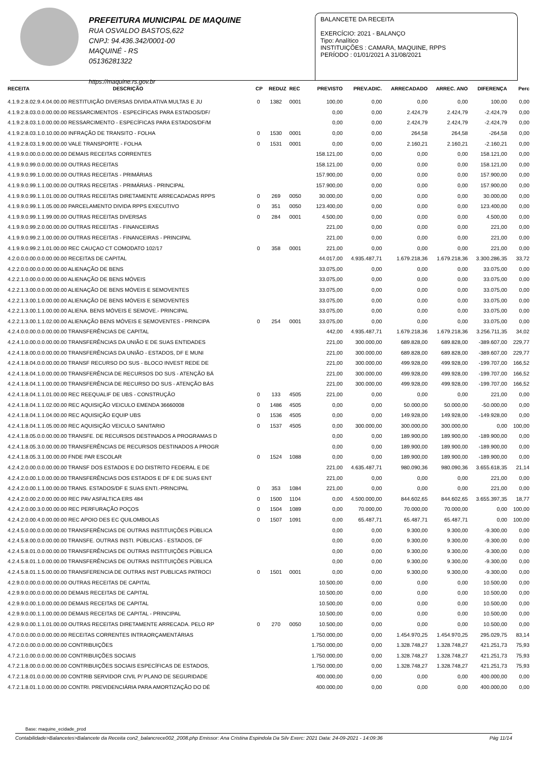PREFEITURA MUNICIPAL DE MAQUINE
RUA OSVALDO BASTOS,622
CNPJ: 94.436.342/0001-00
MAQUINÉ - RS
05136281322
https://maquine.rs.gov.br
BALANCETE DA RECEITA
EXERCÍCIO: 2021 - BALANÇO
Tipo: Analítico
INSTITUIÇÕES : CAMARA, MAQUINE, RPPS
PERÍODO : 01/01/2021 A 31/08/2021
| RECEITA | DESCRIÇÃO | CP | REDUZ | REC | PREVISTO | PREV.ADIC. | ARRECADADO | ARREC. ANO | DIFERENÇA | Perc |
| --- | --- | --- | --- | --- | --- | --- | --- | --- | --- | --- |
| 4.1.9.2.8.02.9.4.04.00.00 RESTITUIÇÃO DIVERSAS DIVIDA ATIVA MULTAS E JU | | 0 | 1382 | 0001 | 100,00 | 0,00 | 0,00 | 0,00 | 100,00 | 0,00 |
| 4.1.9.2.8.03.0.0.00.00.00 RESSARCIMENTOS - ESPECÍFICAS PARA ESTADOS/DF/ | | | | | 0,00 | 0,00 | 2.424,79 | 2.424,79 | -2.424,79 | 0,00 |
| 4.1.9.2.8.03.1.0.00.00.00 RESSARCIMENTO - ESPECÍFICAS PARA ESTADOS/DF/M | | | | | 0,00 | 0,00 | 2.424,79 | 2.424,79 | -2.424,79 | 0,00 |
| 4.1.9.2.8.03.1.0.10.00.00 INFRAÇÃO DE TRANSITO - FOLHA | | 0 | 1530 | 0001 | 0,00 | 0,00 | 264,58 | 264,58 | -264,58 | 0,00 |
| 4.1.9.2.8.03.1.9.00.00.00 VALE TRANSPORTE - FOLHA | | 0 | 1531 | 0001 | 0,00 | 0,00 | 2.160,21 | 2.160,21 | -2.160,21 | 0,00 |
| 4.1.9.9.0.00.0.0.00.00.00 DEMAIS RECEITAS CORRENTES | | | | | 158.121,00 | 0,00 | 0,00 | 0,00 | 158.121,00 | 0,00 |
| 4.1.9.9.0.99.0.0.00.00.00 OUTRAS RECEITAS | | | | | 158.121,00 | 0,00 | 0,00 | 0,00 | 158.121,00 | 0,00 |
| 4.1.9.9.0.99.1.0.00.00.00 OUTRAS RECEITAS - PRIMÁRIAS | | | | | 157.900,00 | 0,00 | 0,00 | 0,00 | 157.900,00 | 0,00 |
| 4.1.9.9.0.99.1.1.00.00.00 OUTRAS RECEITAS - PRIMÁRIAS - PRINCIPAL | | | | | 157.900,00 | 0,00 | 0,00 | 0,00 | 157.900,00 | 0,00 |
| 4.1.9.9.0.99.1.1.01.00.00 OUTRAS RECEITAS DIRETAMENTE ARRECADADAS RPPS | | 0 | 269 | 0050 | 30.000,00 | 0,00 | 0,00 | 0,00 | 30.000,00 | 0,00 |
| 4.1.9.9.0.99.1.1.05.00.00 PARCELAMENTO DIVIDA RPPS EXECUTIVO | | 0 | 351 | 0050 | 123.400,00 | 0,00 | 0,00 | 0,00 | 123.400,00 | 0,00 |
| 4.1.9.9.0.99.1.1.99.00.00 OUTRAS RECEITAS DIVERSAS | | 0 | 284 | 0001 | 4.500,00 | 0,00 | 0,00 | 0,00 | 4.500,00 | 0,00 |
| 4.1.9.9.0.99.2.0.00.00.00 OUTRAS RECEITAS - FINANCEIRAS | | | | | 221,00 | 0,00 | 0,00 | 0,00 | 221,00 | 0,00 |
| 4.1.9.9.0.99.2.1.00.00.00 OUTRAS RECEITAS - FINANCEIRAS - PRINCIPAL | | | | | 221,00 | 0,00 | 0,00 | 0,00 | 221,00 | 0,00 |
| 4.1.9.9.0.99.2.1.01.00.00 REC CAUÇAO CT COMODATO 102/17 | | 0 | 358 | 0001 | 221,00 | 0,00 | 0,00 | 0,00 | 221,00 | 0,00 |
| 4.2.0.0.0.00.0.0.00.00.00 RECEITAS DE CAPITAL | | | | | 44.017,00 | 4.935.487,71 | 1.679.218,36 | 1.679.218,36 | 3.300.286,35 | 33,72 |
| 4.2.2.0.0.00.0.0.00.00.00 ALIENAÇÃO DE BENS | | | | | 33.075,00 | 0,00 | 0,00 | 0,00 | 33.075,00 | 0,00 |
| 4.2.2.1.0.00.0.0.00.00.00 ALIENAÇÃO DE BENS MÓVEIS | | | | | 33.075,00 | 0,00 | 0,00 | 0,00 | 33.075,00 | 0,00 |
| 4.2.2.1.3.00.0.0.00.00.00 ALIENAÇÃO DE BENS MÓVEIS E SEMOVENTES | | | | | 33.075,00 | 0,00 | 0,00 | 0,00 | 33.075,00 | 0,00 |
| 4.2.2.1.3.00.1.0.00.00.00 ALIENAÇÃO DE BENS MÓVEIS E SEMOVENTES | | | | | 33.075,00 | 0,00 | 0,00 | 0,00 | 33.075,00 | 0,00 |
| 4.2.2.1.3.00.1.1.00.00.00 ALIENA. BENS MÓVEIS E SEMOVE.- PRINCIPAL | | | | | 33.075,00 | 0,00 | 0,00 | 0,00 | 33.075,00 | 0,00 |
| 4.2.2.1.3.00.1.1.02.00.00 ALIENAÇÃO BENS MÓVEIS E SEMOVENTES - PRINCIPA | | 0 | 254 | 0001 | 33.075,00 | 0,00 | 0,00 | 0,00 | 33.075,00 | 0,00 |
| 4.2.4.0.0.00.0.0.00.00.00 TRANSFERÊNCIAS DE CAPITAL | | | | | 442,00 | 4.935.487,71 | 1.679.218,36 | 1.679.218,36 | 3.256.711,35 | 34,02 |
| 4.2.4.1.0.00.0.0.00.00.00 TRANSFERÊNCIAS DA UNIÃO E DE SUAS ENTIDADES | | | | | 221,00 | 300.000,00 | 689.828,00 | 689.828,00 | -389.607,00 | 229,77 |
| 4.2.4.1.8.00.0.0.00.00.00 TRANSFERÊNCIAS DA UNIÃO - ESTADOS, DF E MUNI | | | | | 221,00 | 300.000,00 | 689.828,00 | 689.828,00 | -389.607,00 | 229,77 |
| 4.2.4.1.8.04.0.0.00.00.00 TRANSF RECURSO DO SUS - BLOCO INVEST REDE DE | | | | | 221,00 | 300.000,00 | 499.928,00 | 499.928,00 | -199.707,00 | 166,52 |
| 4.2.4.1.8.04.1.0.00.00.00 TRANSFERÊNCIA DE RECURSOS DO SUS - ATENÇÃO BÁ | | | | | 221,00 | 300.000,00 | 499.928,00 | 499.928,00 | -199.707,00 | 166,52 |
| 4.2.4.1.8.04.1.1.00.00.00 TRANSFERÊNCIA DE RECURSO DO SUS - ATENÇÃO BÁS | | | | | 221,00 | 300.000,00 | 499.928,00 | 499.928,00 | -199.707,00 | 166,52 |
| 4.2.4.1.8.04.1.1.01.00.00 REC REEQUALIF DE UBS - CONSTRUÇÃO | | 0 | 133 | 4505 | 221,00 | 0,00 | 0,00 | 0,00 | 221,00 | 0,00 |
| 4.2.4.1.8.04.1.1.02.00.00 REC AQUISIÇÃO VEICULO EMENDA 36660008 | | 0 | 1486 | 4505 | 0,00 | 0,00 | 50.000,00 | 50.000,00 | -50.000,00 | 0,00 |
| 4.2.4.1.8.04.1.1.04.00.00 REC AQUISIÇÃO EQUIP UBS | | 0 | 1536 | 4505 | 0,00 | 0,00 | 149.928,00 | 149.928,00 | -149.928,00 | 0,00 |
| 4.2.4.1.8.04.1.1.05.00.00 REC AQUISIÇÃO VEICULO SANITARIO | | 0 | 1537 | 4505 | 0,00 | 300.000,00 | 300.000,00 | 300.000,00 | 0,00 | 100,00 |
| 4.2.4.1.8.05.0.0.00.00.00 TRANSFE. DE RECURSOS DESTINADOS A PROGRAMAS D | | | | | 0,00 | 0,00 | 189.900,00 | 189.900,00 | -189.900,00 | 0,00 |
| 4.2.4.1.8.05.3.0.00.00.00 TRANSFERÊNCIAS DE RECURSOS DESTINADOS A PROGR | | | | | 0,00 | 0,00 | 189.900,00 | 189.900,00 | -189.900,00 | 0,00 |
| 4.2.4.1.8.05.3.1.00.00.00 FNDE PAR ESCOLAR | | 0 | 1524 | 1088 | 0,00 | 0,00 | 189.900,00 | 189.900,00 | -189.900,00 | 0,00 |
| 4.2.4.2.0.00.0.0.00.00.00 TRANSF DOS ESTADOS E DO DISTRITO FEDERAL E DE | | | | | 221,00 | 4.635.487,71 | 980.090,36 | 980.090,36 | 3.655.618,35 | 21,14 |
| 4.2.4.2.0.00.1.0.00.00.00 TRANSFERÊNCIAS DOS ESTADOS E DF E DE SUAS ENT | | | | | 221,00 | 0,00 | 0,00 | 0,00 | 221,00 | 0,00 |
| 4.2.4.2.0.00.1.1.00.00.00 TRANS. ESTADOS/DF E SUAS ENTI.-PRINCIPAL | | 0 | 353 | 1084 | 221,00 | 0,00 | 0,00 | 0,00 | 221,00 | 0,00 |
| 4.2.4.2.0.00.2.0.00.00.00 REC PAV ASFALTICA ERS 484 | | 0 | 1500 | 1104 | 0,00 | 4.500.000,00 | 844.602,65 | 844.602,65 | 3.655.397,35 | 18,77 |
| 4.2.4.2.0.00.3.0.00.00.00 REC PERFURAÇÃO POÇOS | | 0 | 1504 | 1089 | 0,00 | 70.000,00 | 70.000,00 | 70.000,00 | 0,00 | 100,00 |
| 4.2.4.2.0.00.4.0.00.00.00 REC APOIO DES EC QUILOMBOLAS | | 0 | 1507 | 1091 | 0,00 | 65.487,71 | 65.487,71 | 65.487,71 | 0,00 | 100,00 |
| 4.2.4.5.0.00.0.0.00.00.00 TRANSFERÊNCIAS DE OUTRAS INSTITUIÇÕES PÚBLICA | | | | | 0,00 | 0,00 | 9.300,00 | 9.300,00 | -9.300,00 | 0,00 |
| 4.2.4.5.8.00.0.0.00.00.00 TRANSFE. OUTRAS INSTI. PÚBLICAS - ESTADOS, DF | | | | | 0,00 | 0,00 | 9.300,00 | 9.300,00 | -9.300,00 | 0,00 |
| 4.2.4.5.8.01.0.0.00.00.00 TRANSFERÊNCIAS DE OUTRAS INSTITUIÇÕES PÚBLICA | | | | | 0,00 | 0,00 | 9.300,00 | 9.300,00 | -9.300,00 | 0,00 |
| 4.2.4.5.8.01.1.0.00.00.00 TRANSFERÊNCIAS DE OUTRAS INSTITUIÇÕES PÚBLICA | | | | | 0,00 | 0,00 | 9.300,00 | 9.300,00 | -9.300,00 | 0,00 |
| 4.2.4.5.8.01.1.5.00.00.00 TRANSFERENCIA DE OUTRAS INST PUBLICAS PATROCI | | 0 | 1501 | 0001 | 0,00 | 0,00 | 9.300,00 | 9.300,00 | -9.300,00 | 0,00 |
| 4.2.9.0.0.00.0.0.00.00.00 OUTRAS RECEITAS DE CAPITAL | | | | | 10.500,00 | 0,00 | 0,00 | 0,00 | 10.500,00 | 0,00 |
| 4.2.9.9.0.00.0.0.00.00.00 DEMAIS RECEITAS DE CAPITAL | | | | | 10.500,00 | 0,00 | 0,00 | 0,00 | 10.500,00 | 0,00 |
| 4.2.9.9.0.00.1.0.00.00.00 DEMAIS RECEITAS DE CAPITAL | | | | | 10.500,00 | 0,00 | 0,00 | 0,00 | 10.500,00 | 0,00 |
| 4.2.9.9.0.00.1.1.00.00.00 DEMAIS RECEITAS DE CAPITAL - PRINCIPAL | | | | | 10.500,00 | 0,00 | 0,00 | 0,00 | 10.500,00 | 0,00 |
| 4.2.9.9.0.00.1.1.01.00.00 OUTRAS RECEITAS DIRETAMENTE ARRECADA. PELO RP | | 0 | 270 | 0050 | 10.500,00 | 0,00 | 0,00 | 0,00 | 10.500,00 | 0,00 |
| 4.7.0.0.0.00.0.0.00.00.00 RECEITAS CORRENTES INTRAORÇAMENTÁRIAS | | | | | 1.750.000,00 | 0,00 | 1.454.970,25 | 1.454.970,25 | 295.029,75 | 83,14 |
| 4.7.2.0.0.00.0.0.00.00.00 CONTRIBUIÇÕES | | | | | 1.750.000,00 | 0,00 | 1.328.748,27 | 1.328.748,27 | 421.251,73 | 75,93 |
| 4.7.2.1.0.00.0.0.00.00.00 CONTRIBUIÇÕES SOCIAIS | | | | | 1.750.000,00 | 0,00 | 1.328.748,27 | 1.328.748,27 | 421.251,73 | 75,93 |
| 4.7.2.1.8.00.0.0.00.00.00 CONTRIBUIÇÕES SOCIAIS ESPECÍFICAS DE ESTADOS, | | | | | 1.750.000,00 | 0,00 | 1.328.748,27 | 1.328.748,27 | 421.251,73 | 75,93 |
| 4.7.2.1.8.01.0.0.00.00.00 CONTRIB SERVIDOR CIVIL P/ PLANO DE SEGURIDADE | | | | | 400.000,00 | 0,00 | 0,00 | 0,00 | 400.000,00 | 0,00 |
| 4.7.2.1.8.01.1.0.00.00.00 CONTRI. PREVIDENCIÁRIA PARA AMORTIZAÇÃO DO DÉ | | | | | 400.000,00 | 0,00 | 0,00 | 0,00 | 400.000,00 | 0,00 |
Base: maquine_ecidade_prod
Contabilidade>Balancetes>Balancete da Receita con2_balancrece002_2008.php Emissor: Ana Cristina Espindola Da Silv Exerc: 2021 Data: 24-09-2021 - 14:09:36 Pág 11/14